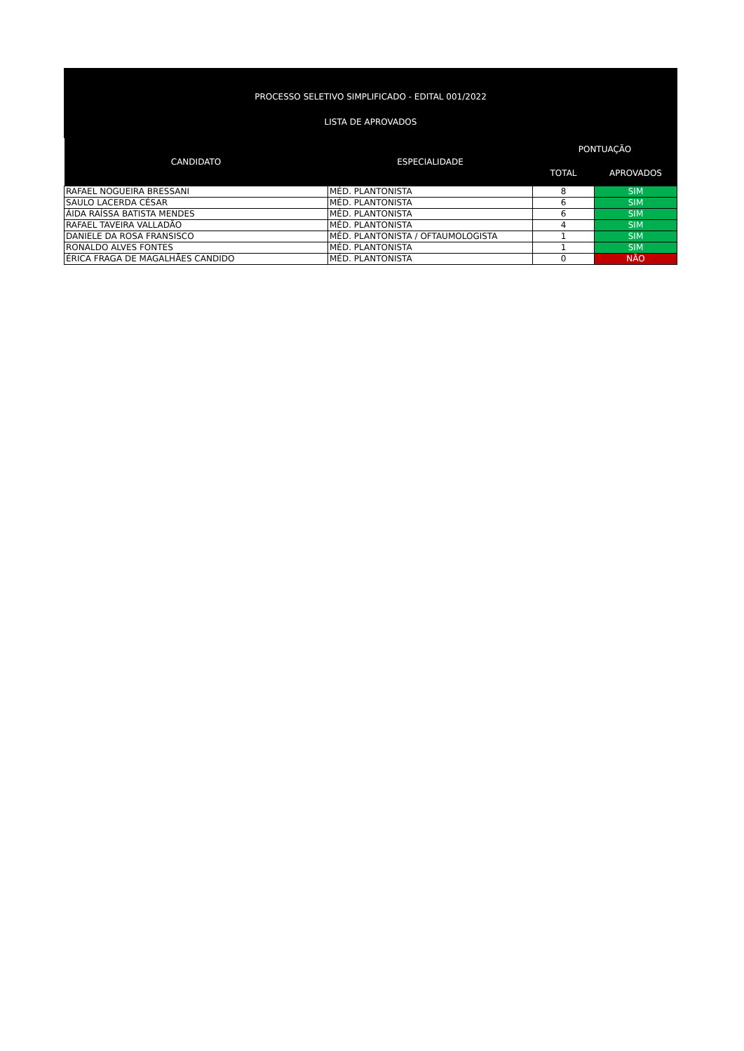PROCESSO SELETIVO SIMPLIFICADO - EDITAL 001/2022
LISTA DE APROVADOS
| CANDIDATO | ESPECIALIDADE | PONTUAÇÃO | |
| --- | --- | --- | --- |
| | | TOTAL | APROVADOS |
| RAFAEL NOGUEIRA BRESSANI | MÉD. PLANTONISTA | 8 | SIM |
| SAULO LACERDA CÉSAR | MÉD. PLANTONISTA | 6 | SIM |
| ÁIDA RAÍSSA BATISTA MENDES | MÉD. PLANTONISTA | 6 | SIM |
| RAFAEL TAVEIRA VALLADÃO | MÉD. PLANTONISTA | 4 | SIM |
| DANIELE DA ROSA FRANSISCO | MÉD. PLANTONISTA / OFTAUMOLOGISTA | 1 | SIM |
| RONALDO ALVES FONTES | MÉD. PLANTONISTA | 1 | SIM |
| ÉRICA FRAGA DE MAGALHÃES CANDIDO | MÉD. PLANTONISTA | 0 | NÃO |